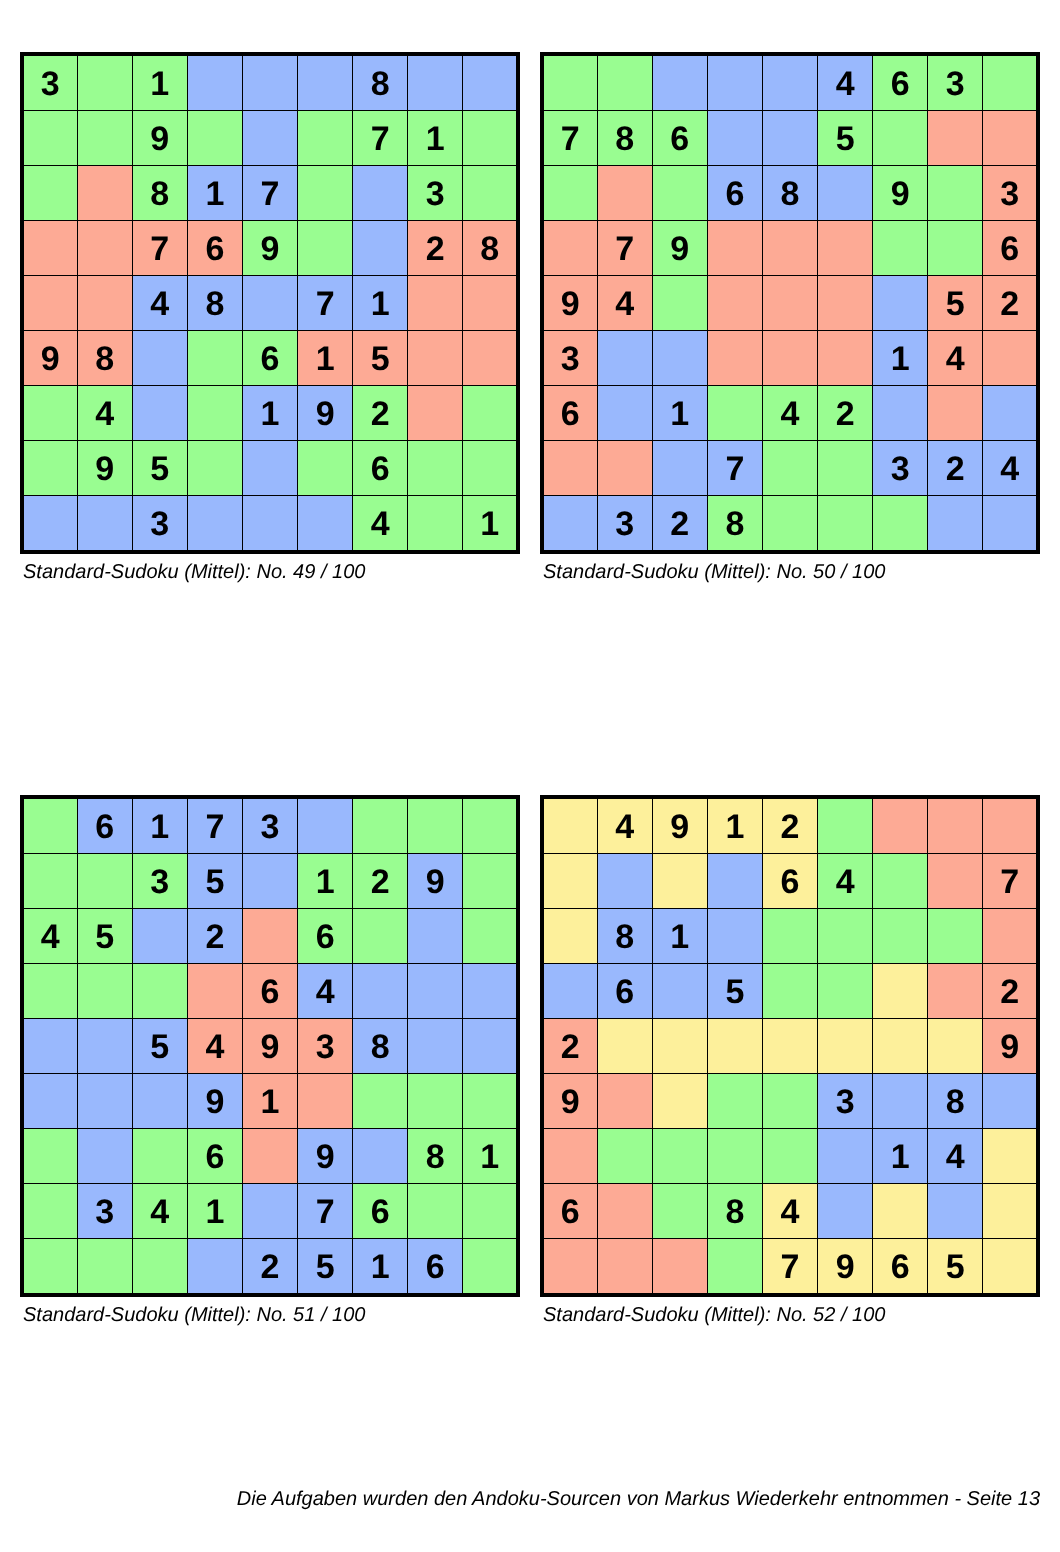| 3 | | 1 | | | | 8 | | |
| | | 9 | | | | 7 | 1 | |
| | | 8 | 1 | 7 | | | 3 | |
| | | 7 | 6 | 9 | | | 2 | 8 |
| | | 4 | 8 | | 7 | 1 | | |
| 9 | 8 | | | 6 | 1 | 5 | | |
| | 4 | | | 1 | 9 | 2 | | |
| | 9 | 5 | | | | 6 | | |
| | | 3 | | | | 4 | | 1 |
Standard-Sudoku (Mittel): No. 49 / 100
| | | | | | 4 | 6 | 3 | |
| 7 | 8 | 6 | | | 5 | | | |
| | | | 6 | 8 | | 9 | | 3 |
| | 7 | 9 | | | | | | 6 |
| 9 | 4 | | | | | | 5 | 2 |
| 3 | | | | | | 1 | 4 | |
| 6 | | 1 | | 4 | 2 | | | |
| | | | 7 | | | 3 | 2 | 4 |
| | 3 | 2 | 8 | | | | | |
Standard-Sudoku (Mittel): No. 50 / 100
| | 6 | 1 | 7 | 3 | | | | |
| | | 3 | 5 | | 1 | 2 | 9 | |
| 4 | 5 | | 2 | | 6 | | | |
| | | | | 6 | 4 | | | |
| | | 5 | 4 | 9 | 3 | 8 | | |
| | | | 9 | 1 | | | | |
| | | | 6 | | 9 | | 8 | 1 |
| | 3 | 4 | 1 | | 7 | 6 | | |
| | | | | 2 | 5 | 1 | 6 | |
Standard-Sudoku (Mittel): No. 51 / 100
| | 4 | 9 | 1 | 2 | | | | |
| | | | | 6 | 4 | | | 7 |
| | 8 | 1 | | | | | | |
| | 6 | | 5 | | | | | 2 |
| 2 | | | | | | | | 9 |
| 9 | | | | | 3 | | 8 | |
| | | | | | | 1 | 4 | |
| 6 | | | 8 | 4 | | | | |
| | | | | 7 | 9 | 6 | 5 | |
Standard-Sudoku (Mittel): No. 52 / 100
Die Aufgaben wurden den Andoku-Sourcen von Markus Wiederkehr entnommen - Seite 13